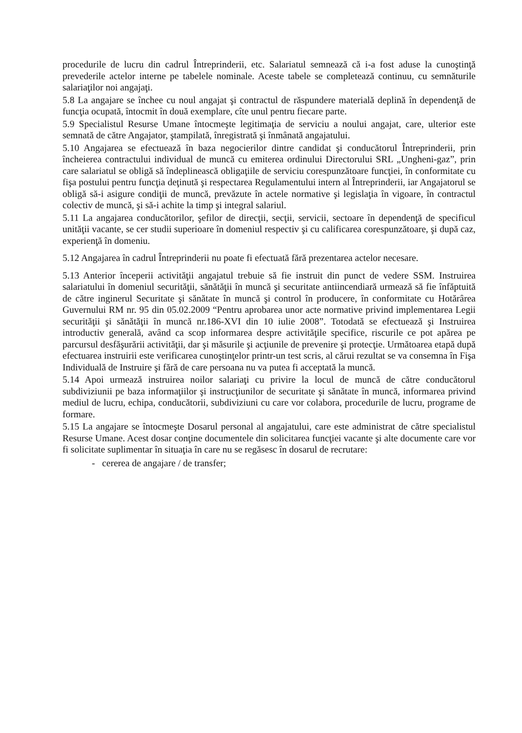procedurile de lucru din cadrul Întreprinderii, etc. Salariatul semnează că i-a fost aduse la cunoştinţă prevederile actelor interne pe tabelele nominale. Aceste tabele se completează continuu, cu semnăturile salariaţilor noi angajaţi.
5.8 La angajare se închee cu noul angajat şi contractul de răspundere materială deplină în dependenţă de funcţia ocupată, întocmit în două exemplare, cîte unul pentru fiecare parte.
5.9 Specialistul Resurse Umane întocmeşte legitimaţia de serviciu a noului angajat, care, ulterior este semnată de către Angajator, ştampilată, înregistrată şi înmânată angajatului.
5.10 Angajarea se efectuează în baza negocierilor dintre candidat şi conducătorul Întreprinderii, prin încheierea contractului individual de muncă cu emiterea ordinului Directorului SRL „Ungheni-gaz”, prin care salariatul se obligă să îndeplinească obligaţiile de serviciu corespunzătoare funcţiei, în conformitate cu fişa postului pentru funcţia deţinută şi respectarea Regulamentului intern al Întreprinderii, iar Angajatorul se obligă să-i asigure condiţii de muncă, prevăzute în actele normative şi legislaţia în vigoare, în contractul colectiv de muncă, şi să-i achite la timp şi integral salariul.
5.11 La angajarea conducătorilor, şefilor de direcţii, secţii, servicii, sectoare în dependenţă de specificul unităţii vacante, se cer studii superioare în domeniul respectiv şi cu calificarea corespunzătoare, şi după caz, experienţă în domeniu.
5.12 Angajarea în cadrul Întreprinderii nu poate fi efectuată fără prezentarea actelor necesare.
5.13 Anterior începerii activităţii angajatul trebuie să fie instruit din punct de vedere SSM. Instruirea salariatului în domeniul securităţii, sănătăţii în muncă şi securitate antiincendiară urmează să fie înfăptuită de către inginerul Securitate şi sănătate în muncă şi control în producere, în conformitate cu Hotărârea Guvernului RM nr. 95 din 05.02.2009 “Pentru aprobarea unor acte normative privind implementarea Legii securităţii şi sănătăţii în muncă nr.186-XVI din 10 iulie 2008”. Totodată se efectuează şi Instruirea introductiv generală, având ca scop informarea despre activităţile specifice, riscurile ce pot apărea pe parcursul desfăşurării activităţii, dar şi măsurile şi acţiunile de prevenire şi protecţie. Următoarea etapă după efectuarea instruirii este verificarea cunoştinţelor printr-un test scris, al cărui rezultat se va consemna în Fişa Individuală de Instruire şi fără de care persoana nu va putea fi acceptată la muncă.
5.14 Apoi urmează instruirea noilor salariaţi cu privire la locul de muncă de către conducătorul subdiviziunii pe baza informaţiilor şi instrucţiunilor de securitate şi sănătate în muncă, informarea privind mediul de lucru, echipa, conducătorii, subdiviziuni cu care vor colabora, procedurile de lucru, programe de formare.
5.15 La angajare se întocmeşte Dosarul personal al angajatului, care este administrat de către specialistul Resurse Umane. Acest dosar conţine documentele din solicitarea funcţiei vacante şi alte documente care vor fi solicitate suplimentar în situaţia în care nu se regăsesc în dosarul de recrutare:
- cererea de angajare / de transfer;